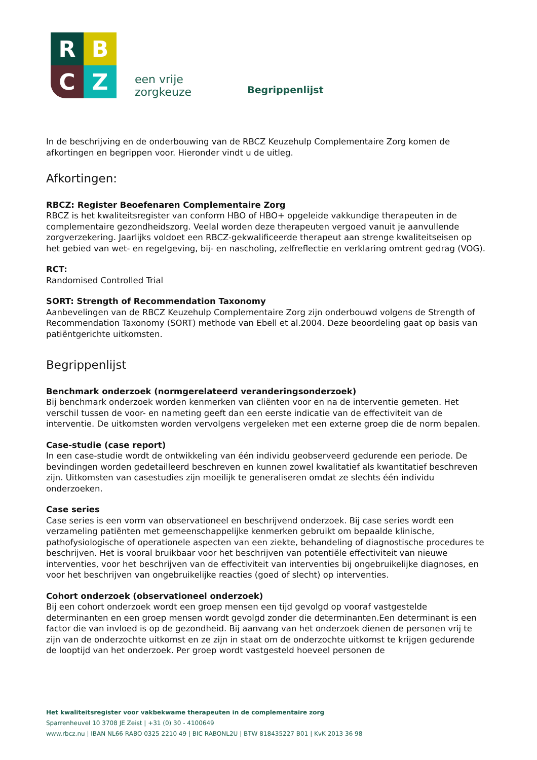R
B
C
Z
een vrije
zorgkeuze
Begrippenlijst
In de beschrijving en de onderbouwing van de RBCZ Keuzehulp Complementaire Zorg komen de afkortingen en begrippen voor. Hieronder vindt u de uitleg.
Afkortingen:
RBCZ: Register Beoefenaren Complementaire Zorg
RBCZ is het kwaliteitsregister van conform HBO of HBO+ opgeleide vakkundige therapeuten in de complementaire gezondheidszorg. Veelal worden deze therapeuten vergoed vanuit je aanvullende zorgverzekering. Jaarlijks voldoet een RBCZ-gekwalificeerde therapeut aan strenge kwaliteitseisen op het gebied van wet- en regelgeving, bij- en nascholing, zelfreflectie en verklaring omtrent gedrag (VOG).
RCT:
Randomised Controlled Trial
SORT: Strength of Recommendation Taxonomy
Aanbevelingen van de RBCZ Keuzehulp Complementaire Zorg zijn onderbouwd volgens de Strength of Recommendation Taxonomy (SORT) methode van Ebell et al.2004. Deze beoordeling gaat op basis van patiëntgerichte uitkomsten.
Begrippenlijst
Benchmark onderzoek (normgerelateerd veranderingsonderzoek)
Bij benchmark onderzoek worden kenmerken van cliënten voor en na de interventie gemeten. Het verschil tussen de voor- en nameting geeft dan een eerste indicatie van de effectiviteit van de interventie. De uitkomsten worden vervolgens vergeleken met een externe groep die de norm bepalen.
Case-studie (case report)
In een case-studie wordt de ontwikkeling van één individu geobserveerd gedurende een periode. De bevindingen worden gedetailleerd beschreven en kunnen zowel kwalitatief als kwantitatief beschreven zijn. Uitkomsten van casestudies zijn moeilijk te generaliseren omdat ze slechts één individu onderzoeken.
Case series
Case series is een vorm van observationeel en beschrijvend onderzoek. Bij case series wordt een verzameling patiënten met gemeenschappelijke kenmerken gebruikt om bepaalde klinische, pathofysiologische of operationele aspecten van een ziekte, behandeling of diagnostische procedures te beschrijven. Het is vooral bruikbaar voor het beschrijven van potentiële effectiviteit van nieuwe interventies, voor het beschrijven van de effectiviteit van interventies bij ongebruikelijke diagnoses, en voor het beschrijven van ongebruikelijke reacties (goed of slecht) op interventies.
Cohort onderzoek (observationeel onderzoek)
Bij een cohort onderzoek wordt een groep mensen een tijd gevolgd op vooraf vastgestelde determinanten en een groep mensen wordt gevolgd zonder die determinanten.Een determinant is een factor die van invloed is op de gezondheid. Bij aanvang van het onderzoek dienen de personen vrij te zijn van de onderzochte uitkomst en ze zijn in staat om de onderzochte uitkomst te krijgen gedurende de looptijd van het onderzoek. Per groep wordt vastgesteld hoeveel personen de
Het kwaliteitsregister voor vakbekwame therapeuten in de complementaire zorg
Sparrenheuvel 10 3708 JE Zeist | +31 (0) 30 - 4100649
www.rbcz.nu | IBAN NL66 RABO 0325 2210 49 | BIC RABONL2U | BTW 818435227 B01 | KvK 2013 36 98